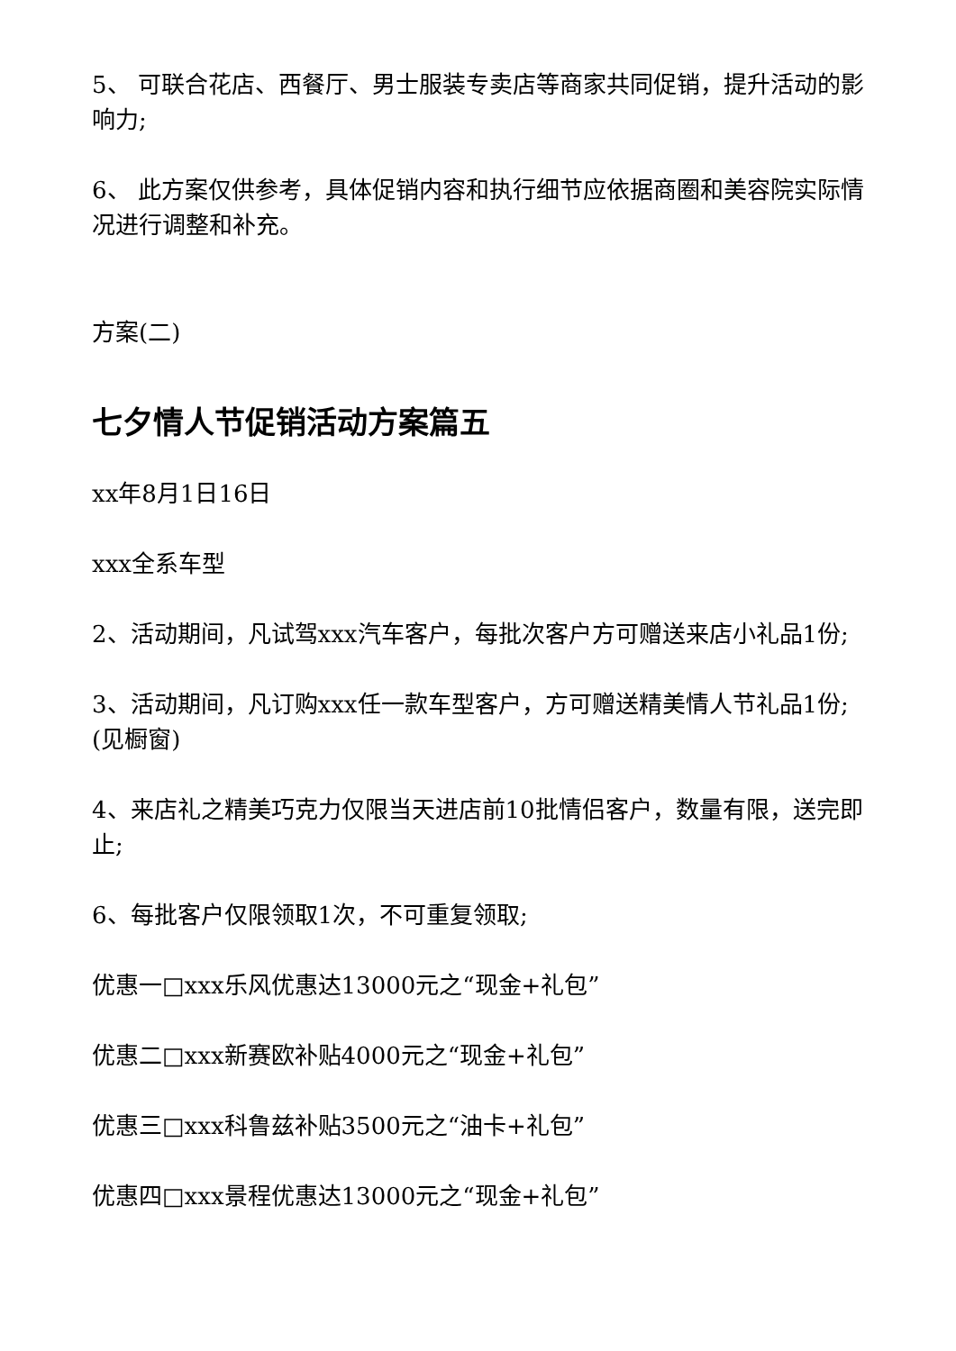5、 可联合花店、西餐厅、男士服装专卖店等商家共同促销，提升活动的影响力;
6、 此方案仅供参考，具体促销内容和执行细节应依据商圈和美容院实际情况进行调整和补充。
方案(二)
七夕情人节促销活动方案篇五
xx年8月1日16日
xxx全系车型
2、活动期间，凡试驾xxx汽车客户，每批次客户方可赠送来店小礼品1份;
3、活动期间，凡订购xxx任一款车型客户，方可赠送精美情人节礼品1份;(见橱窗)
4、来店礼之精美巧克力仅限当天进店前10批情侣客户，数量有限，送完即止;
6、每批客户仅限领取1次，不可重复领取;
优惠一□xxx乐风优惠达13000元之“现金+礼包”
优惠二□xxx新赛欧补贴4000元之“现金+礼包”
优惠三□xxx科鲁兹补贴3500元之“油卡+礼包”
优惠四□xxx景程优惠达13000元之“现金+礼包”